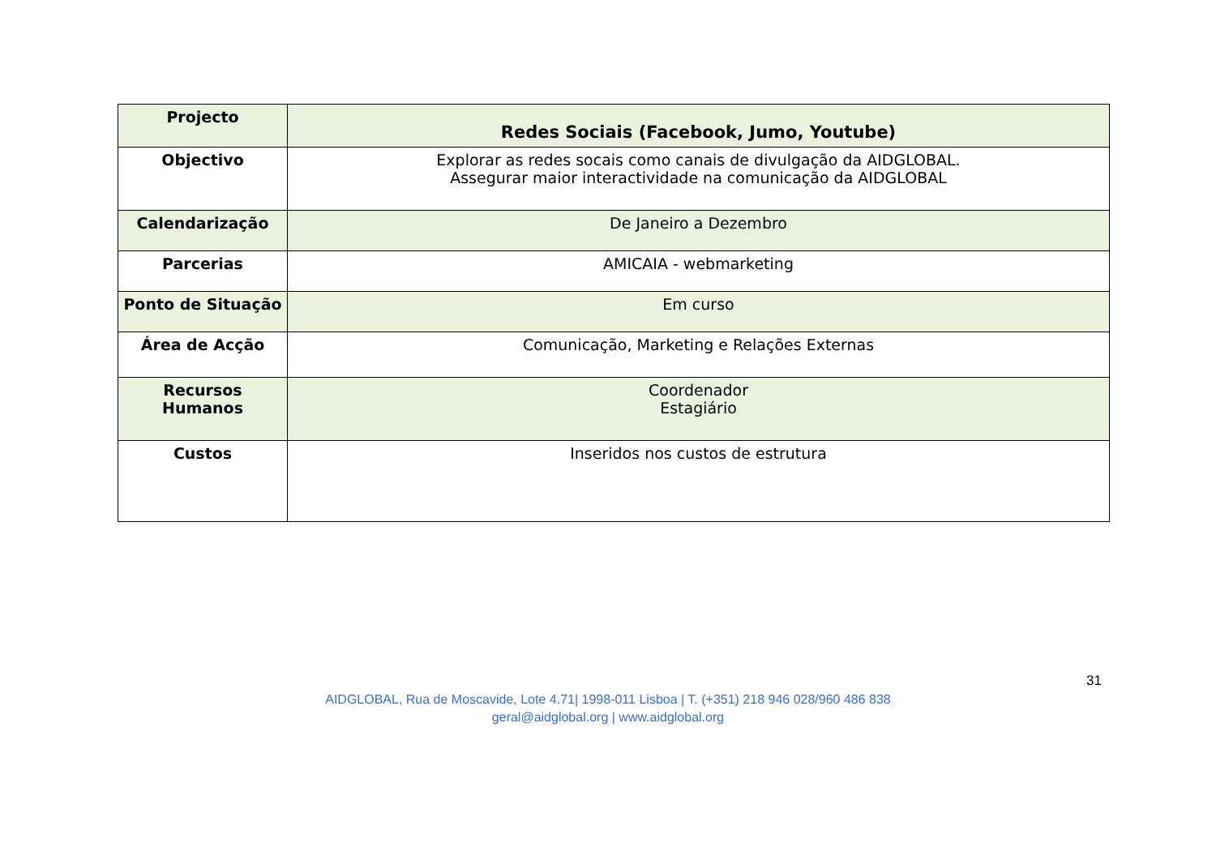| Projecto | Redes Sociais (Facebook, Jumo, Youtube) |
| Objectivo | Explorar as redes socais como canais de divulgação da AIDGLOBAL. Assegurar maior interactividade na comunicação da AIDGLOBAL |
| Calendarização | De Janeiro a Dezembro |
| Parcerias | AMICAIA - webmarketing |
| Ponto de Situação | Em curso |
| Área de Acção | Comunicação, Marketing e Relações Externas |
| Recursos Humanos | Coordenador Estagiário |
| Custos | Inseridos nos custos de estrutura |
31
AIDGLOBAL, Rua de Moscavide, Lote 4.71| 1998-011 Lisboa | T. (+351) 218 946 028/960 486 838
geral@aidglobal.org | www.aidglobal.org